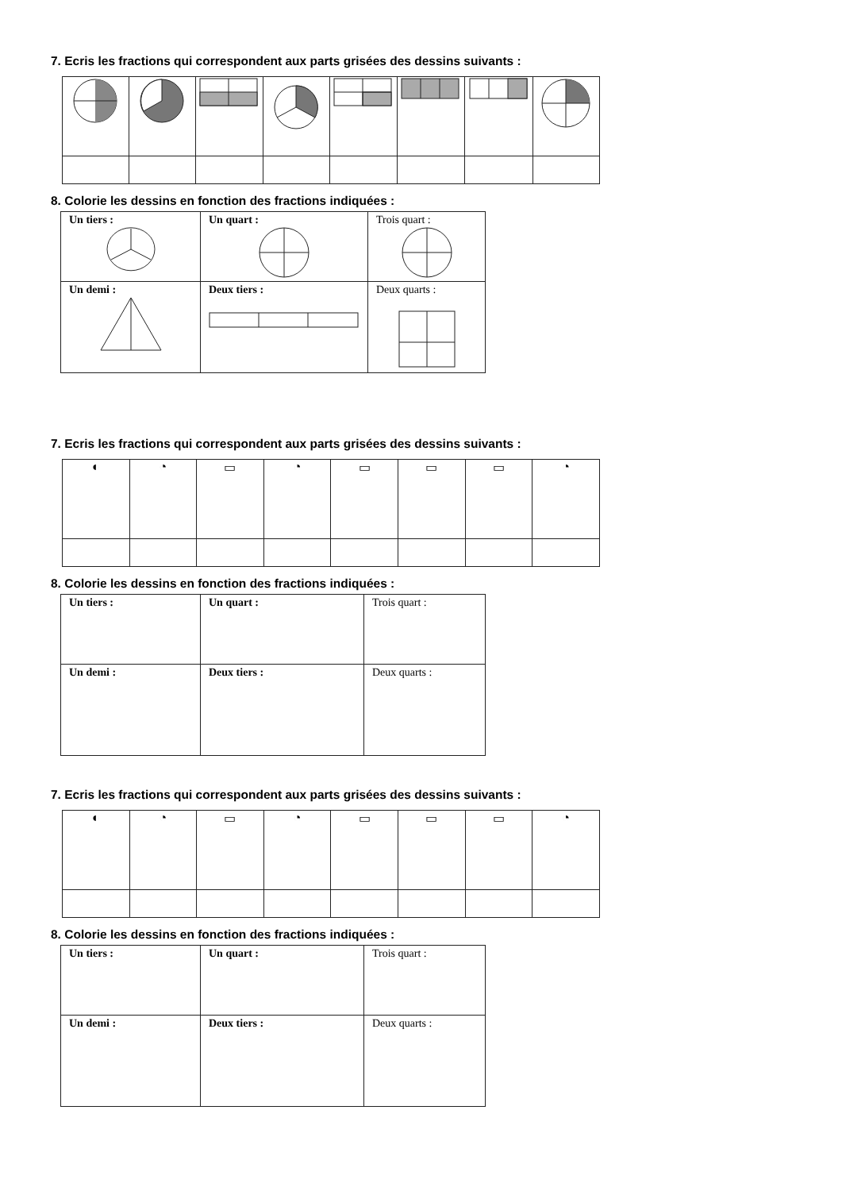7. Ecris les fractions qui correspondent aux parts grisées des dessins suivants :
8. Colorie les dessins en fonction des fractions indiquées :
| Un tiers : | Un quart : | Trois quart : |
| Un demi : | Deux tiers : | Deux quarts : |
7. Ecris les fractions qui correspondent aux parts grisées des dessins suivants :
| ◐ | ◔ | ▭ | ◔ | ▭ | ▭ | ▭ | ◔ |
8. Colorie les dessins en fonction des fractions indiquées :
| Un tiers : | Un quart : | Trois quart : |
| Un demi : | Deux tiers : | Deux quarts : |
7. Ecris les fractions qui correspondent aux parts grisées des dessins suivants :
| ◐ | ◔ | ▭ | ◔ | ▭ | ▭ | ▭ | ◔ |
8. Colorie les dessins en fonction des fractions indiquées :
| Un tiers : | Un quart : | Trois quart : |
| Un demi : | Deux tiers : | Deux quarts : |